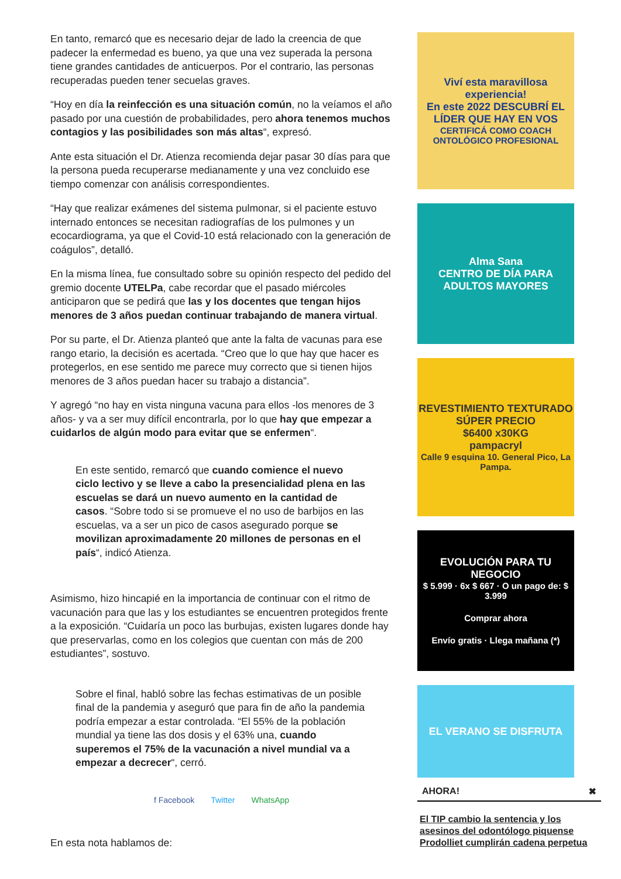En tanto, remarcó que es necesario dejar de lado la creencia de que padecer la enfermedad es bueno, ya que una vez superada la persona tiene grandes cantidades de anticuerpos. Por el contrario, las personas recuperadas pueden tener secuelas graves.
“Hoy en día la reinfección es una situación común, no la veíamos el año pasado por una cuestión de probabilidades, pero ahora tenemos muchos contagios y las posibilidades son más altas“, expresó.
Ante esta situación el Dr. Atienza recomienda dejar pasar 30 días para que la persona pueda recuperarse medianamente y una vez concluido ese tiempo comenzar con análisis correspondientes.
“Hay que realizar exámenes del sistema pulmonar, si el paciente estuvo internado entonces se necesitan radiografías de los pulmones y un ecocardiograma, ya que el Covid-10 está relacionado con la generación de coágulos”, detalló.
En la misma línea, fue consultado sobre su opinión respecto del pedido del gremio docente UTELPa, cabe recordar que el pasado miércoles anticiparon que se pedirá que las y los docentes que tengan hijos menores de 3 años puedan continuar trabajando de manera virtual.
Por su parte, el Dr. Atienza planteó que ante la falta de vacunas para ese rango etario, la decisión es acertada. “Creo que lo que hay que hacer es protegerlos, en ese sentido me parece muy correcto que si tienen hijos menores de 3 años puedan hacer su trabajo a distancia”.
Y agregó “no hay en vista ninguna vacuna para ellos -los menores de 3 años- y va a ser muy difícil encontrarla, por lo que hay que empezar a cuidarlos de algún modo para evitar que se enfermen“.
En este sentido, remarcó que cuando comience el nuevo ciclo lectivo y se lleve a cabo la presencialidad plena en las escuelas se dará un nuevo aumento en la cantidad de casos. “Sobre todo si se promueve el no uso de barbijos en las escuelas, va a ser un pico de casos asegurado porque se movilizan aproximadamente 20 millones de personas en el país“, indicó Atienza.
Asimismo, hizo hincapié en la importancia de continuar con el ritmo de vacunación para que las y los estudiantes se encuentren protegidos frente a la exposición. “Cuidaría un poco las burbujas, existen lugares donde hay que preservarlas, como en los colegios que cuentan con más de 200 estudiantes”, sostuvo.
Sobre el final, habló sobre las fechas estimativas de un posible final de la pandemia y aseguró que para fin de año la pandemia podría empezar a estar controlada. “El 55% de la población mundial ya tiene las dos dosis y el 63% una, cuando superemos el 75% de la vacunación a nivel mundial va a empezar a decrecer“, cerró.
f Facebook Twitter WhatsApp
En esta nota hablamos de:
Viví esta maravillosa experiencia!
En este 2022 DESCUBRÍ EL LÍDER QUE HAY EN VOS
CERTIFICÁ COMO COACH ONTOLÓGICO PROFESIONAL
Alma Sana
CENTRO DE DÍA PARA ADULTOS MAYORES
REVESTIMIENTO TEXTURADO SÚPER PRECIO
$6400 x30KG
pampacryl
Calle 9 esquina 10. General Pico, La Pampa.
EVOLUCIÓN PARA TU NEGOCIO
$ 5.999 · 6x $ 667 · O un pago de: $ 3.999
Comprar ahora
Envío gratis · Llega mañana (*)
EL VERANO SE DISFRUTA
AHORA! ✖
El TIP cambio la sentencia y los asesinos del odontólogo piquense Prodolliet cumplirán cadena perpetua